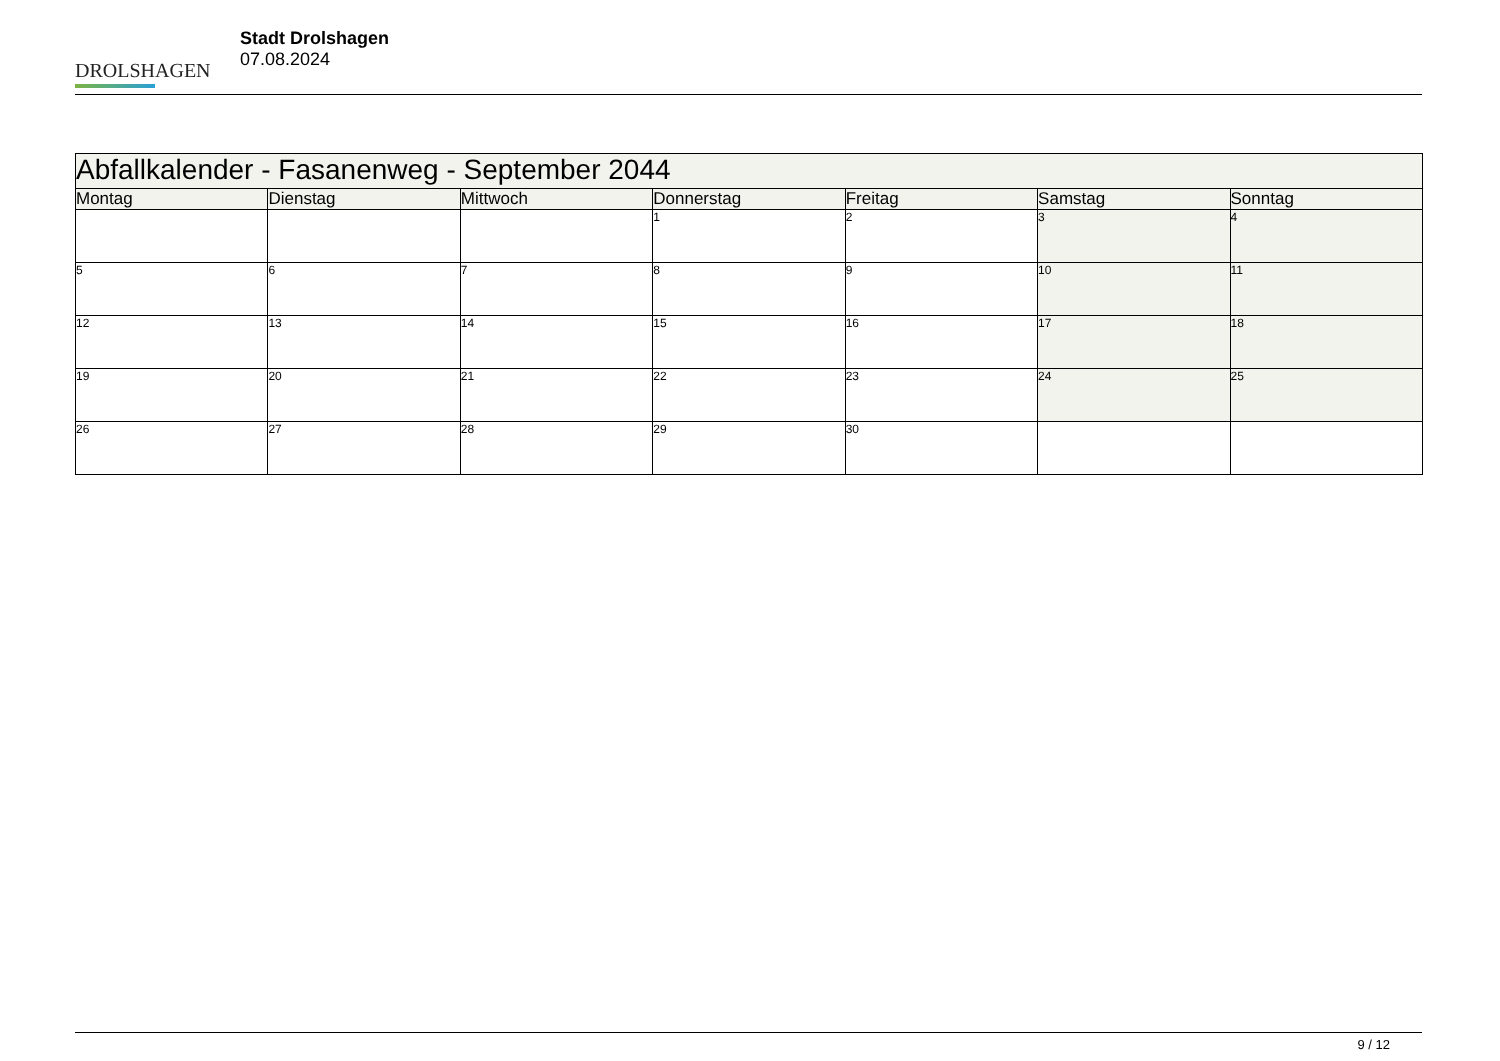DROLSHAGEN
Stadt Drolshagen
07.08.2024
| Abfallkalender - Fasanenweg - September 2044 | | | | | | |
| --- | --- | --- | --- | --- | --- | --- |
| Montag | Dienstag | Mittwoch | Donnerstag | Freitag | Samstag | Sonntag |
| | | | 1 | 2 | 3 | 4 |
| 5 | 6 | 7 | 8 | 9 | 10 | 11 |
| 12 | 13 | 14 | 15 | 16 | 17 | 18 |
| 19 | 20 | 21 | 22 | 23 | 24 | 25 |
| 26 | 27 | 28 | 29 | 30 | | |
9 / 12